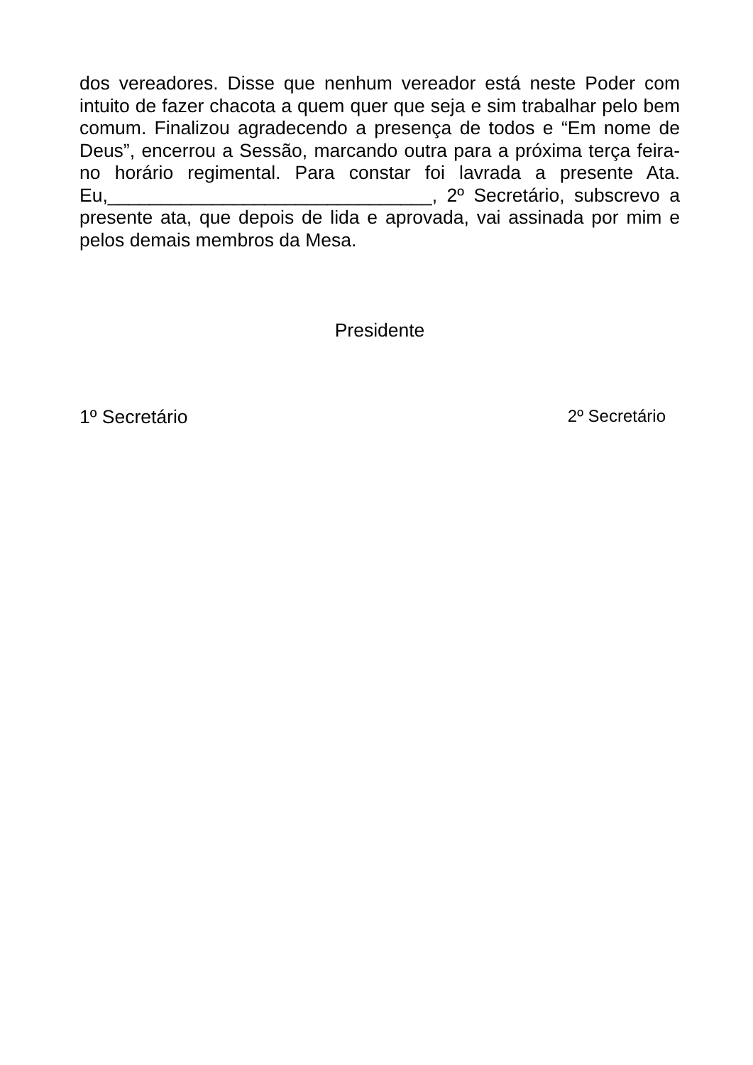dos vereadores. Disse que nenhum vereador está neste Poder com intuito de fazer chacota a quem quer que seja e sim trabalhar pelo bem comum. Finalizou agradecendo a presença de todos e “Em nome de Deus”, encerrou a Sessão, marcando outra para a próxima terça feira- no horário regimental. Para constar foi lavrada a presente Ata. Eu,_______________________________, 2º Secretário, subscrevo a presente ata, que depois de lida e aprovada, vai assinada por mim e pelos demais membros da Mesa.
Presidente
1º Secretário 2º Secretário